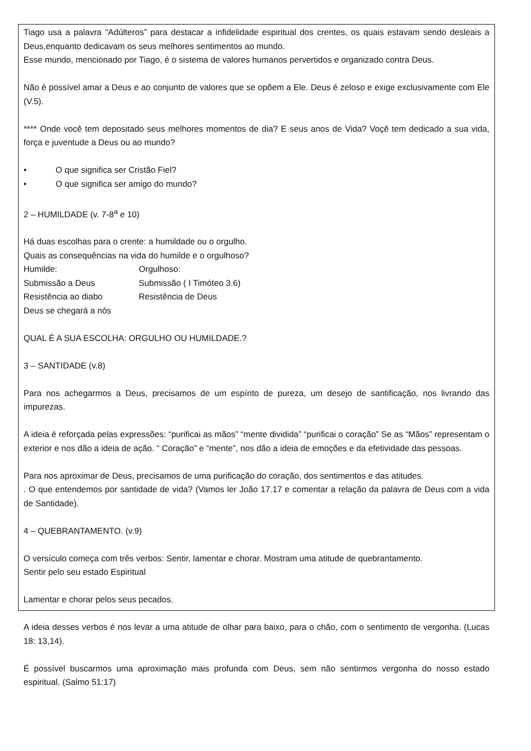Tiago usa a palavra “Adúlteros” para destacar a infidelidade espiritual dos crentes, os quais estavam sendo desleais a Deus,enquanto dedicavam os seus melhores sentimentos ao mundo.
Esse mundo, mencionado por Tiago, é o sistema de valores humanos pervertidos e organizado contra Deus.
Não è possível amar a Deus e ao conjunto de valores que se opõem a Ele. Deus é zeloso e exige exclusivamente com Ele (V.5).
**** Onde você tem depositado seus melhores momentos de dia? E seus anos de Vida? Voçê tem dedicado a sua vida, força e juventude a Deus ou ao mundo?
• O que significa ser Cristão Fiel?
• O que significa ser amigo do mundo?
2 – HUMILDADE (v. 7-8<sup>a</sup> e 10)
Há duas escolhas para o crente: a humildade ou o orgulho.
Quais as consequências na vida do humilde e o orgulhoso?
Humilde: Orgulhoso:
Submissão a Deus Submissão ( I Timóteo 3.6)
Resistência ao diabo Resistência de Deus
Deus se chegará a nós
QUAL É A SUA ESCOLHA: ORGULHO OU HUMILDADE.?
3 – SANTIDADE (v.8)
Para nos achegarmos a Deus, precisamos de um espírito de pureza, um desejo de santificação, nos livrando das impurezas.
A ideia é reforçada pelas expressões: “purificai as mãos” “mente dividida” “purificai o coração” Se as “Mãos” representam o exterior e nos dão a ideia de ação. “ Coração” e “mente”, nos dão a ideia de emoções e da efetividade das pessoas.
Para nos aproximar de Deus, precisamos de uma purificação do coração, dos sentimentos e das atitudes.
. O que entendemos por santidade de vida? (Vamos ler João 17.17 e comentar a relação da palavra de Deus com a vida de Santidade).
4 – QUEBRANTAMENTO. (v.9)
O versículo começa com três verbos: Sentir, lamentar e chorar. Mostram uma atitude de quebrantamento.
Sentir pelo seu estado Espiritual
Lamentar e chorar pelos seus pecados.
A ideia desses verbos é nos levar a uma atitude de olhar para baixo, para o chão, com o sentimento de vergonha. (Lucas 18: 13,14).
É possível buscarmos uma aproximação mais profunda com Deus, sem não sentirmos vergonha do nosso estado espiritual. (Salmo 51:17)